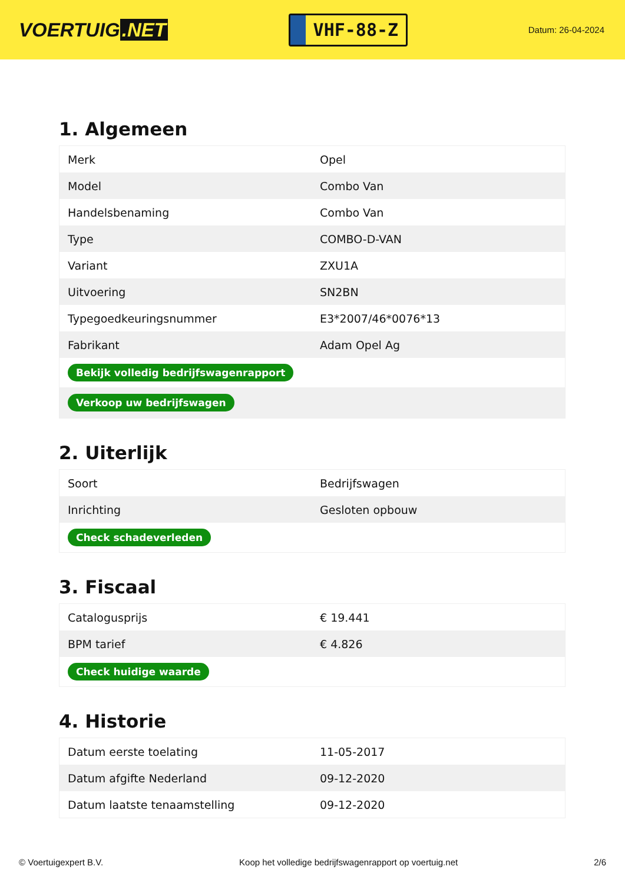VOERTUIG.NET
VHF-88-Z
Datum: 26-04-2024
1. Algemeen
| Merk | Opel |
| Model | Combo Van |
| Handelsbenaming | Combo Van |
| Type | COMBO-D-VAN |
| Variant | ZXU1A |
| Uitvoering | SN2BN |
| Typegoedkeuringsnummer | E3*2007/46*0076*13 |
| Fabrikant | Adam Opel Ag |
| Bekijk volledig bedrijfswagenrapport | |
| Verkoop uw bedrijfswagen | |
2. Uiterlijk
| Soort | Bedrijfswagen |
| Inrichting | Gesloten opbouw |
| Check schadeverleden | |
3. Fiscaal
| Catalogusprijs | € 19.441 |
| BPM tarief | € 4.826 |
| Check huidige waarde | |
4. Historie
| Datum eerste toelating | 11-05-2017 |
| Datum afgifte Nederland | 09-12-2020 |
| Datum laatste tenaamstelling | 09-12-2020 |
© Voertuigexpert B.V. Koop het volledige bedrijfswagenrapport op voertuig.net 2/6